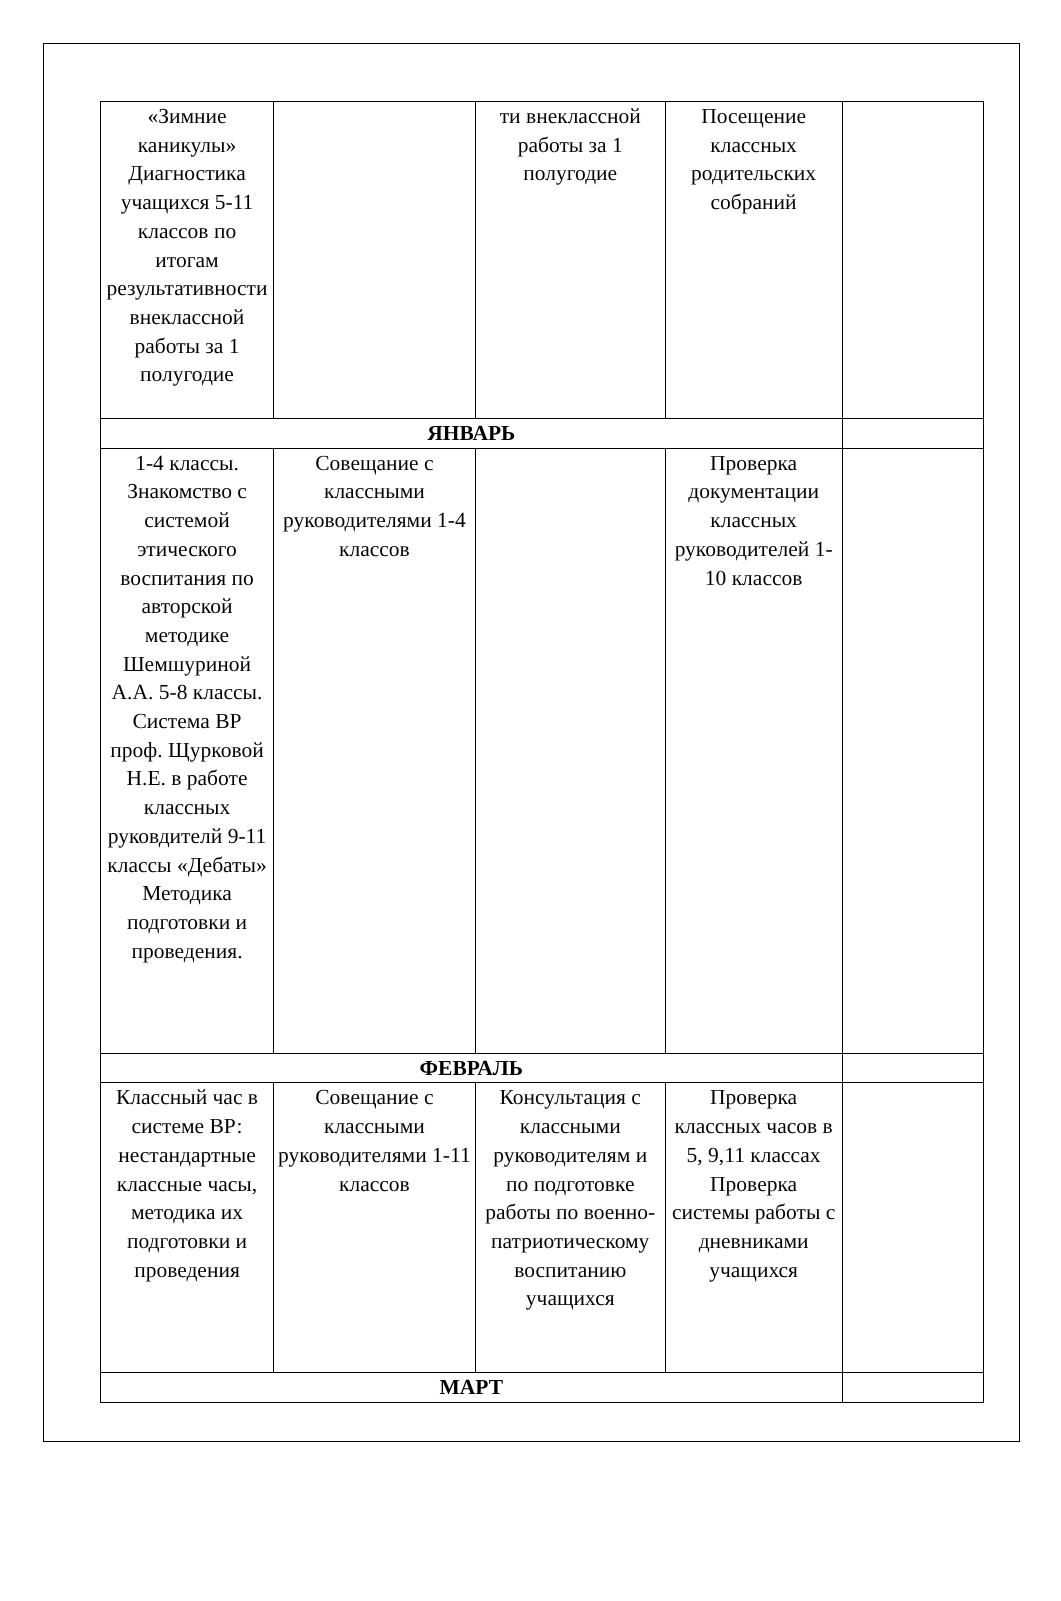| «Зимние каникулы» Диагностика учащихся 5-11 классов по итогам результативности внеклассной работы за 1 полугодие | | ти внеклассной работы за 1 полугодие | Посещение классных родительских собраний | |
| ЯНВАРЬ | | | | |
| 1-4 классы. Знакомство с системой этического воспитания по авторской методике Шемшуриной А.А. 5-8 классы. Система ВР проф. Щурковой Н.Е. в работе классных руковдителй 9-11 классы «Дебаты» Методика подготовки и проведения. | Совещание с классными руководителями 1-4 классов | | Проверка документации классных руководителей 1-10 классов | |
| ФЕВРАЛЬ | | | | |
| Классный час в системе ВР: нестандартные классные часы, методика их подготовки и проведения | Совещание с классными руководителями 1-11 классов | Консультация с классными руководителям и по подготовке работы по военно-патриотическому воспитанию учащихся | Проверка классных часов в 5, 9,11 классах Проверка системы работы с дневниками учащихся | |
| МАРТ | | | | |